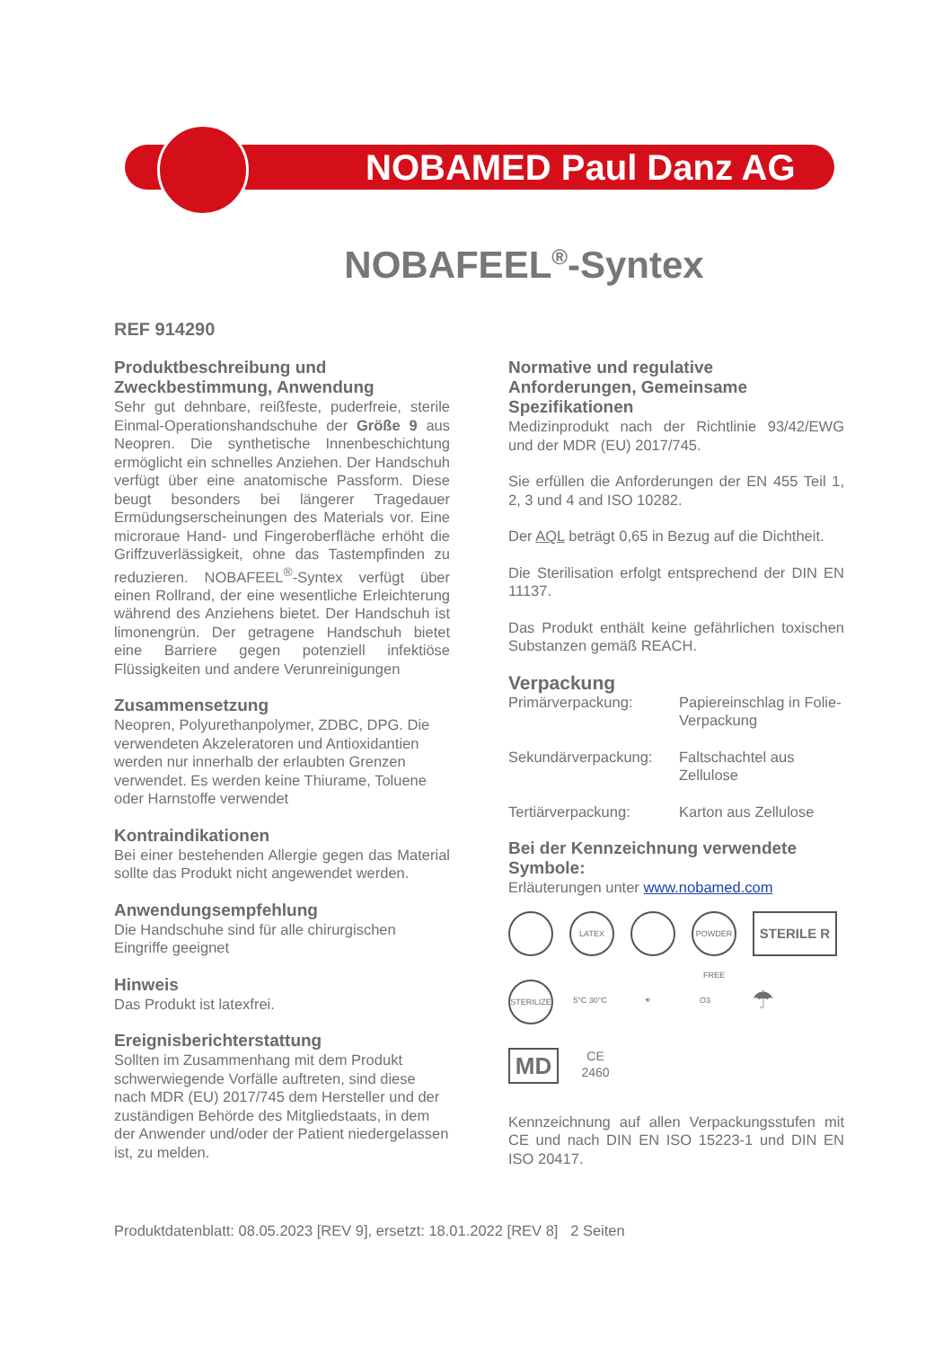NOBAMED Paul Danz AG
NOBAFEEL<sup>®</sup>-Syntex
REF 914290
Produktbeschreibung und Zweckbestimmung, Anwendung
Sehr gut dehnbare, reißfeste, puderfreie, sterile Einmal-Operationshandschuhe der Größe 9 aus Neopren. Die synthetische Innenbeschichtung ermöglicht ein schnelles Anziehen. Der Handschuh verfügt über eine anatomische Passform. Diese beugt besonders bei längerer Tragedauer Ermüdungserscheinungen des Materials vor. Eine microraue Hand- und Fingeroberfläche erhöht die Griffzuverlässigkeit, ohne das Tastempfinden zu reduzieren. NOBAFEEL<sup>®</sup>-Syntex verfügt über einen Rollrand, der eine wesentliche Erleichterung während des Anziehens bietet. Der Handschuh ist limonengrün. Der getragene Handschuh bietet eine Barriere gegen potenziell infektiöse Flüssigkeiten und andere Verunreinigungen
Zusammensetzung
Neopren, Polyurethanpolymer, ZDBC, DPG. Die verwendeten Akzeleratoren und Antioxidantien werden nur innerhalb der erlaubten Grenzen verwendet. Es werden keine Thiurame, Toluene oder Harnstoffe verwendet
Kontraindikationen
Bei einer bestehenden Allergie gegen das Material sollte das Produkt nicht angewendet werden.
Anwendungsempfehlung
Die Handschuhe sind für alle chirurgischen Eingriffe geeignet
Hinweis
Das Produkt ist latexfrei.
Ereignisberichterstattung
Sollten im Zusammenhang mit dem Produkt schwerwiegende Vorfälle auftreten, sind diese nach MDR (EU) 2017/745 dem Hersteller und der zuständigen Behörde des Mitgliedstaats, in dem der Anwender und/oder der Patient niedergelassen ist, zu melden.
Normative und regulative Anforderungen, Gemeinsame Spezifikationen
Medizinprodukt nach der Richtlinie 93/42/EWG und der MDR (EU) 2017/745.
Sie erfüllen die Anforderungen der EN 455 Teil 1, 2, 3 und 4 and ISO 10282.
Der AQL beträgt 0,65 in Bezug auf die Dichtheit.
Die Sterilisation erfolgt entsprechend der DIN EN 11137.
Das Produkt enthält keine gefährlichen toxischen Substanzen gemäß REACH.
Verpackung
Primärverpackung: Papiereinschlag in Folie- Verpackung
Sekundärverpackung: Faltschachtel aus Zellulose
Tertiärverpackung: Karton aus Zellulose
Bei der Kennzeichnung verwendete Symbole:
Erläuterungen unter www.nobamed.com
LATEX POWDER FREE
STERILE R
STERILIZE
5°C 30°C ☀ O3
☂
MD
CE
2460
Kennzeichnung auf allen Verpackungsstufen mit CE und nach DIN EN ISO 15223-1 und DIN EN ISO 20417.
Produktdatenblatt: 08.05.2023 [REV 9], ersetzt: 18.01.2022 [REV 8] 2 Seiten